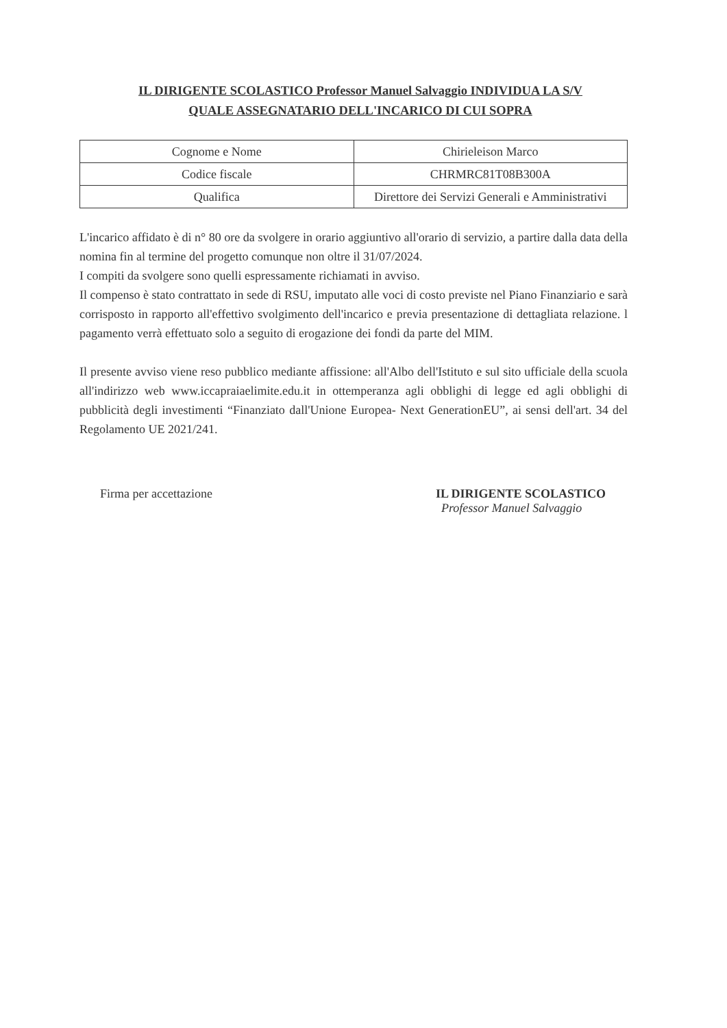IL DIRIGENTE SCOLASTICO Professor Manuel Salvaggio INDIVIDUA LA S/V
QUALE ASSEGNATARIO DELL'INCARICO DI CUI SOPRA
| Cognome e Nome | Chirieleison Marco |
| Codice fiscale | CHRMRC81T08B300A |
| Qualifica | Direttore dei Servizi Generali e Amministrativi |
L'incarico affidato è di n° 80 ore da svolgere in orario aggiuntivo all'orario di servizio, a partire dalla data della nomina fin al termine del progetto comunque non oltre il 31/07/2024.
I compiti da svolgere sono quelli espressamente richiamati in avviso.
Il compenso è stato contrattato in sede di RSU, imputato alle voci di costo previste nel Piano Finanziario e sarà corrisposto in rapporto all'effettivo svolgimento dell'incarico e previa presentazione di dettagliata relazione. l pagamento verrà effettuato solo a seguito di erogazione dei fondi da parte del MIM.
Il presente avviso viene reso pubblico mediante affissione: all'Albo dell'Istituto e sul sito ufficiale della scuola all'indirizzo web www.iccapraiaelimite.edu.it in ottemperanza agli obblighi di legge ed agli obblighi di pubblicità degli investimenti “Finanziato dall'Unione Europea- Next GenerationEU”, ai sensi dell'art. 34 del Regolamento UE 2021/241.
Firma per accettazione IL DIRIGENTE SCOLASTICO
Professor Manuel Salvaggio